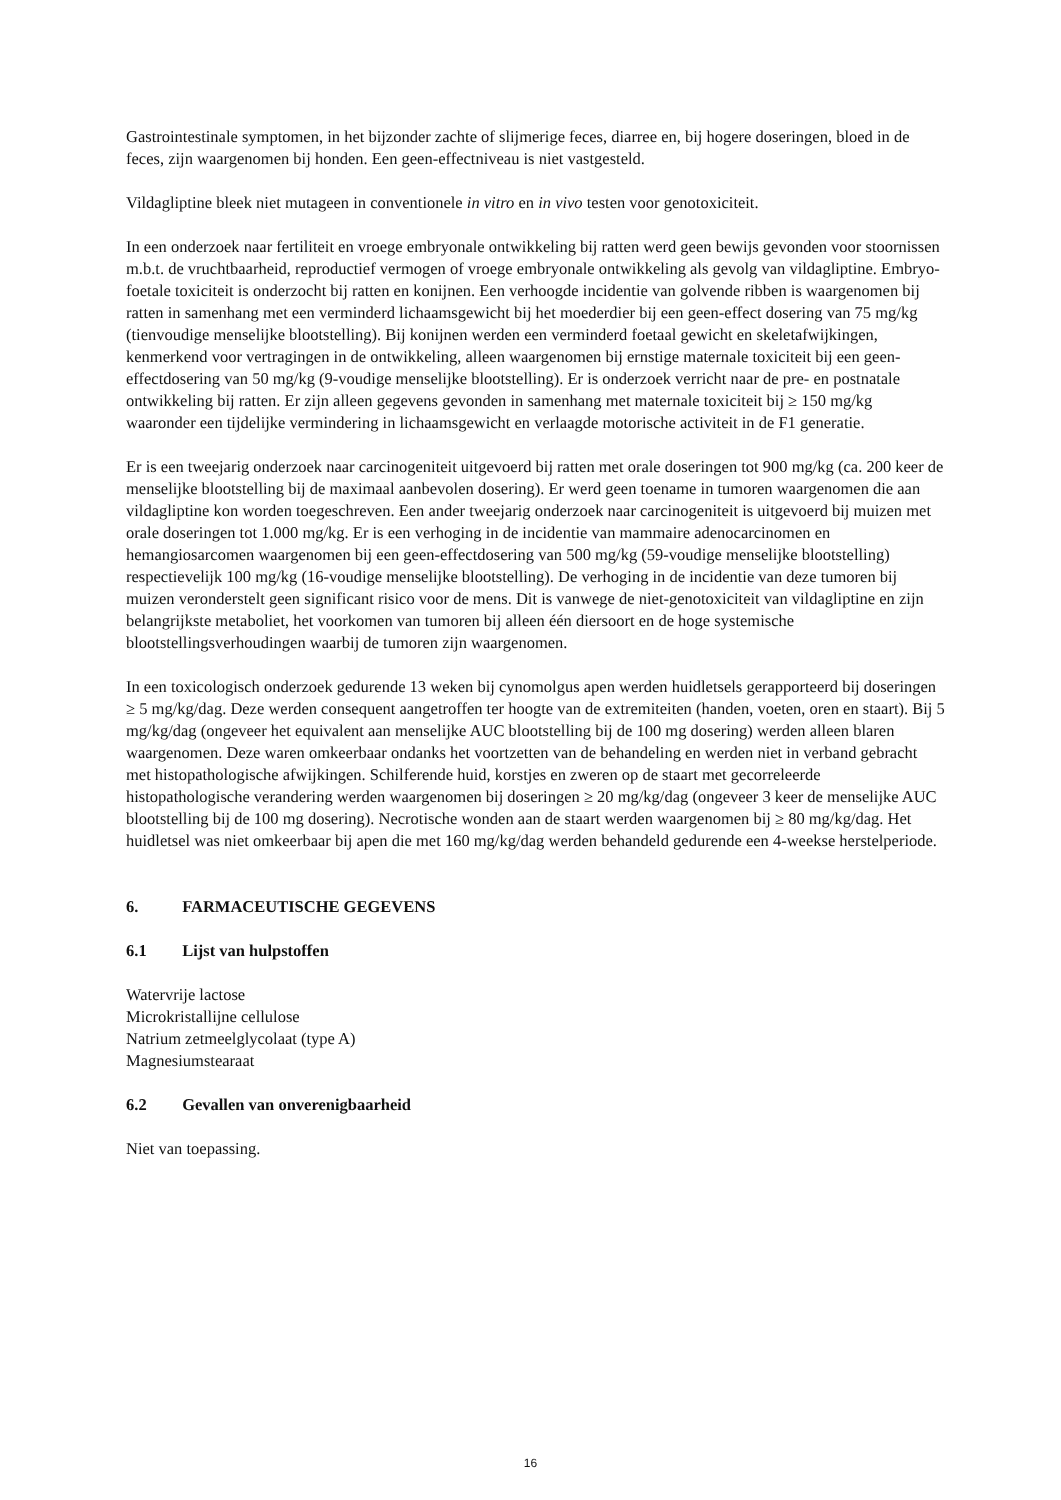Gastrointestinale symptomen, in het bijzonder zachte of slijmerige feces, diarree en, bij hogere doseringen, bloed in de feces, zijn waargenomen bij honden. Een geen-effectniveau is niet vastgesteld.
Vildagliptine bleek niet mutageen in conventionele in vitro en in vivo testen voor genotoxiciteit.
In een onderzoek naar fertiliteit en vroege embryonale ontwikkeling bij ratten werd geen bewijs gevonden voor stoornissen m.b.t. de vruchtbaarheid, reproductief vermogen of vroege embryonale ontwikkeling als gevolg van vildagliptine. Embryo-foetale toxiciteit is onderzocht bij ratten en konijnen. Een verhoogde incidentie van golvende ribben is waargenomen bij ratten in samenhang met een verminderd lichaamsgewicht bij het moederdier bij een geen-effect dosering van 75 mg/kg (tienvoudige menselijke blootstelling). Bij konijnen werden een verminderd foetaal gewicht en skeletafwijkingen, kenmerkend voor vertragingen in de ontwikkeling, alleen waargenomen bij ernstige maternale toxiciteit bij een geen-effectdosering van 50 mg/kg (9-voudige menselijke blootstelling). Er is onderzoek verricht naar de pre- en postnatale ontwikkeling bij ratten. Er zijn alleen gegevens gevonden in samenhang met maternale toxiciteit bij ≥ 150 mg/kg waaronder een tijdelijke vermindering in lichaamsgewicht en verlaagde motorische activiteit in de F1 generatie.
Er is een tweejarig onderzoek naar carcinogeniteit uitgevoerd bij ratten met orale doseringen tot 900 mg/kg (ca. 200 keer de menselijke blootstelling bij de maximaal aanbevolen dosering). Er werd geen toename in tumoren waargenomen die aan vildagliptine kon worden toegeschreven. Een ander tweejarig onderzoek naar carcinogeniteit is uitgevoerd bij muizen met orale doseringen tot 1.000 mg/kg. Er is een verhoging in de incidentie van mammaire adenocarcinomen en hemangiosarcomen waargenomen bij een geen-effectdosering van 500 mg/kg (59-voudige menselijke blootstelling) respectievelijk 100 mg/kg (16-voudige menselijke blootstelling). De verhoging in de incidentie van deze tumoren bij muizen veronderstelt geen significant risico voor de mens. Dit is vanwege de niet-genotoxiciteit van vildagliptine en zijn belangrijkste metaboliet, het voorkomen van tumoren bij alleen één diersoort en de hoge systemische blootstellingsverhoudingen waarbij de tumoren zijn waargenomen.
In een toxicologisch onderzoek gedurende 13 weken bij cynomolgus apen werden huidletsels gerapporteerd bij doseringen ≥ 5 mg/kg/dag. Deze werden consequent aangetroffen ter hoogte van de extremiteiten (handen, voeten, oren en staart). Bij 5 mg/kg/dag (ongeveer het equivalent aan menselijke AUC blootstelling bij de 100 mg dosering) werden alleen blaren waargenomen. Deze waren omkeerbaar ondanks het voortzetten van de behandeling en werden niet in verband gebracht met histopathologische afwijkingen. Schilferende huid, korstjes en zweren op de staart met gecorreleerde histopathologische verandering werden waargenomen bij doseringen ≥ 20 mg/kg/dag (ongeveer 3 keer de menselijke AUC blootstelling bij de 100 mg dosering). Necrotische wonden aan de staart werden waargenomen bij ≥ 80 mg/kg/dag. Het huidletsel was niet omkeerbaar bij apen die met 160 mg/kg/dag werden behandeld gedurende een 4-weekse herstelperiode.
6. FARMACEUTISCHE GEGEVENS
6.1 Lijst van hulpstoffen
Watervrije lactose
Microkristallijne cellulose
Natrium zetmeelglycolaat (type A)
Magnesiumstearaat
6.2 Gevallen van onverenigbaarheid
Niet van toepassing.
16